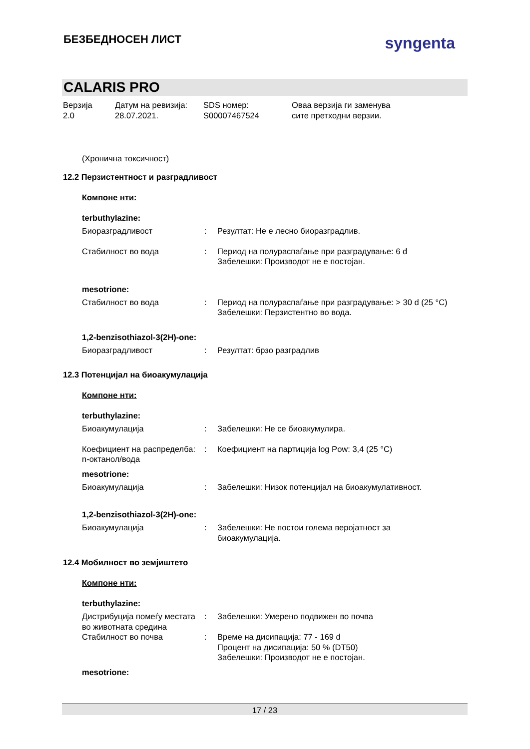БЕЗБЕДНОСЕН ЛИСТ
syngenta
CALARIS PRO
Верзија
2.0
Датум на ревизија:
28.07.2021.
SDS номер:
S00007467524
Оваа верзија ги заменува
сите претходни верзии.
(Хронична токсичност)
12.2 Перзистентност и разградливост
Компоне нти:
terbuthylazine:
Биоразградливост : Резултат: Не е лесно биоразградлив.
Стабилност во вода : Период на полураспаѓање при разградување: 6 d
Забелешки: Производот не е постојан.
mesotrione:
Стабилност во вода : Период на полураспаѓање при разградување: > 30 d (25 °C)
Забелешки: Перзистентно во вода.
1,2-benzisothiazol-3(2H)-one:
Биоразградливост : Резултат: брзо разградлив
12.3 Потенцијал на биоакумулација
Компоне нти:
terbuthylazine:
Биоакумулација : Забелешки: Не се биоакумулира.
Коефициент на распределба: n-октанол/вода
: Коефициент на партиција log Pow: 3,4 (25 °C)
mesotrione:
Биоакумулација : Забелешки: Низок потенцијал на биоакумулативност.
1,2-benzisothiazol-3(2H)-one:
Биоакумулација : Забелешки: Не постои голема веројатност за биоакумулација.
12.4 Мобилност во земјиштето
Компоне нти:
terbuthylazine:
Дистрибуција помеѓу местата во животната средина
: Забелешки: Умерено подвижен во почва
Стабилност во почва : Време на дисипација: 77 - 169 d
Процент на дисипација: 50 % (DT50)
Забелешки: Производот не е постојан.
mesotrione:
17 / 23